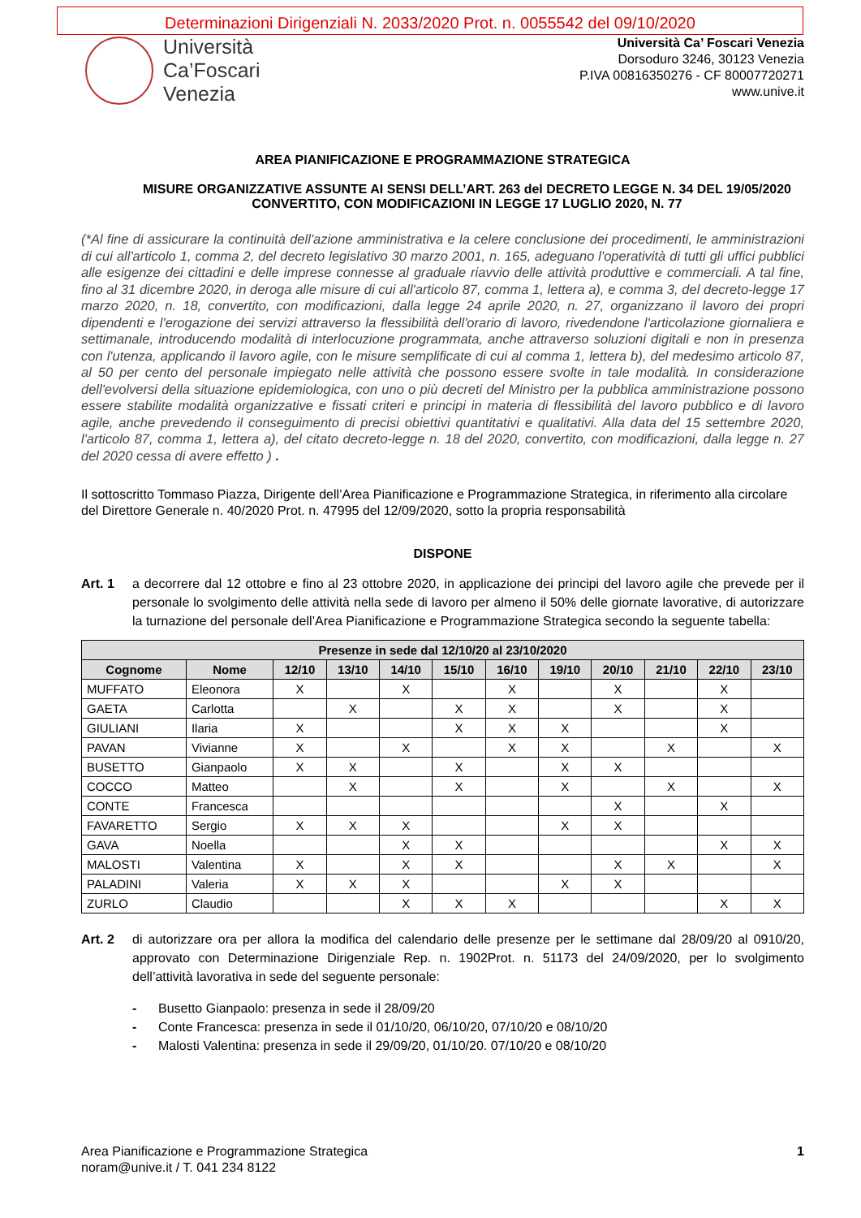Determinazioni Dirigenziali N. 2033/2020 Prot. n. 0055542 del 09/10/2020
Università
Ca’Foscari
Venezia
Università Ca’ Foscari Venezia
Dorsoduro 3246, 30123 Venezia
P.IVA 00816350276 - CF 80007720271
www.unive.it
AREA PIANIFICAZIONE E PROGRAMMAZIONE STRATEGICA
MISURE ORGANIZZATIVE ASSUNTE AI SENSI DELL’ART. 263 del DECRETO LEGGE N. 34 DEL 19/05/2020 CONVERTITO, CON MODIFICAZIONI IN LEGGE 17 LUGLIO 2020, N. 77
(*Al fine di assicurare la continuità dell'azione amministrativa e la celere conclusione dei procedimenti, le amministrazioni di cui all'articolo 1, comma 2, del decreto legislativo 30 marzo 2001, n. 165, adeguano l'operatività di tutti gli uffici pubblici alle esigenze dei cittadini e delle imprese connesse al graduale riavvio delle attività produttive e commerciali. A tal fine, fino al 31 dicembre 2020, in deroga alle misure di cui all'articolo 87, comma 1, lettera a), e comma 3, del decreto-legge 17 marzo 2020, n. 18, convertito, con modificazioni, dalla legge 24 aprile 2020, n. 27, organizzano il lavoro dei propri dipendenti e l'erogazione dei servizi attraverso la flessibilità dell'orario di lavoro, rivedendone l'articolazione giornaliera e settimanale, introducendo modalità di interlocuzione programmata, anche attraverso soluzioni digitali e non in presenza con l'utenza, applicando il lavoro agile, con le misure semplificate di cui al comma 1, lettera b), del medesimo articolo 87, al 50 per cento del personale impiegato nelle attività che possono essere svolte in tale modalità. In considerazione dell'evolversi della situazione epidemiologica, con uno o più decreti del Ministro per la pubblica amministrazione possono essere stabilite modalità organizzative e fissati criteri e principi in materia di flessibilità del lavoro pubblico e di lavoro agile, anche prevedendo il conseguimento di precisi obiettivi quantitativi e qualitativi. Alla data del 15 settembre 2020, l'articolo 87, comma 1, lettera a), del citato decreto-legge n. 18 del 2020, convertito, con modificazioni, dalla legge n. 27 del 2020 cessa di avere effetto ) .
Il sottoscritto Tommaso Piazza, Dirigente dell’Area Pianificazione e Programmazione Strategica, in riferimento alla circolare del Direttore Generale n. 40/2020 Prot. n. 47995 del 12/09/2020, sotto la propria responsabilità
DISPONE
Art. 1 a decorrere dal 12 ottobre e fino al 23 ottobre 2020, in applicazione dei principi del lavoro agile che prevede per il personale lo svolgimento delle attività nella sede di lavoro per almeno il 50% delle giornate lavorative, di autorizzare la turnazione del personale dell’Area Pianificazione e Programmazione Strategica secondo la seguente tabella:
| Presenze in sede dal 12/10/20 al 23/10/2020 | | | | | | | | | | | |
| --- | --- | --- | --- | --- | --- | --- | --- | --- | --- | --- | --- |
| Cognome | Nome | 12/10 | 13/10 | 14/10 | 15/10 | 16/10 | 19/10 | 20/10 | 21/10 | 22/10 | 23/10 |
| MUFFATO | Eleonora | X | | X | | X | | X | | X | |
| GAETA | Carlotta | | X | | X | X | | X | | X | |
| GIULIANI | Ilaria | X | | | X | X | X | | | X | |
| PAVAN | Vivianne | X | | X | | X | X | | X | | X |
| BUSETTO | Gianpaolo | X | X | | X | | X | X | | | |
| COCCO | Matteo | | X | | X | | X | | X | | X |
| CONTE | Francesca | | | | | | | X | | X | |
| FAVARETTO | Sergio | X | X | X | | | X | X | | | |
| GAVA | Noella | | | X | X | | | | | X | X |
| MALOSTI | Valentina | X | | X | X | | | X | X | | X |
| PALADINI | Valeria | X | X | X | | | X | X | | | |
| ZURLO | Claudio | | | X | X | X | | | | X | X |
Art. 2 di autorizzare ora per allora la modifica del calendario delle presenze per le settimane dal 28/09/20 al 0910/20, approvato con Determinazione Dirigenziale Rep. n. 1902Prot. n. 51173 del 24/09/2020, per lo svolgimento dell’attività lavorativa in sede del seguente personale:
- Busetto Gianpaolo: presenza in sede il 28/09/20
- Conte Francesca: presenza in sede il 01/10/20, 06/10/20, 07/10/20 e 08/10/20
- Malosti Valentina: presenza in sede il 29/09/20, 01/10/20. 07/10/20 e 08/10/20
Area Pianificazione e Programmazione Strategica
noram@unive.it / T. 041 234 8122
1